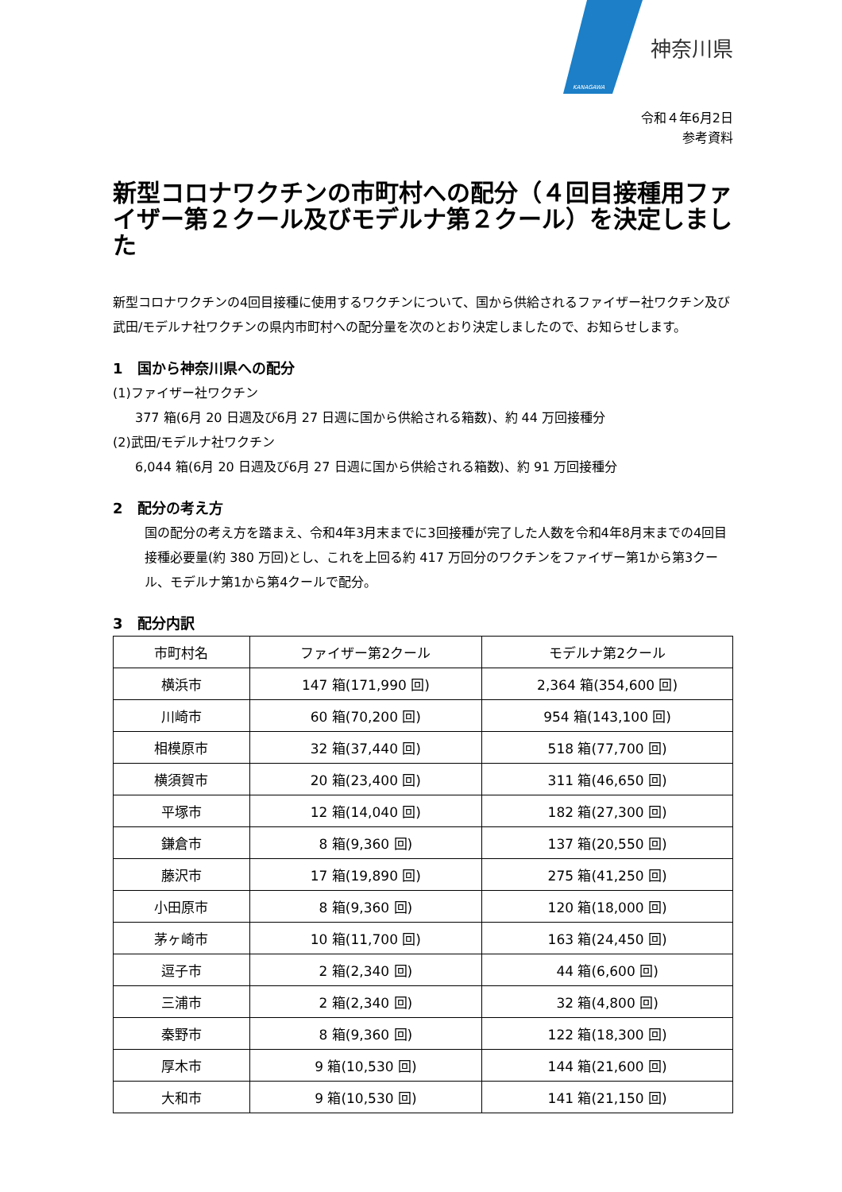KANAGAWA
神奈川県
令和４年6月2日
参考資料
新型コロナワクチンの市町村への配分（４回目接種用ファイザー第２クール及びモデルナ第２クール）を決定しました
新型コロナワクチンの4回目接種に使用するワクチンについて、国から供給されるファイザー社ワクチン及び武田/モデルナ社ワクチンの県内市町村への配分量を次のとおり決定しましたので、お知らせします。
1　国から神奈川県への配分
(1)ファイザー社ワクチン
377 箱(6月 20 日週及び6月 27 日週に国から供給される箱数)、約 44 万回接種分
(2)武田/モデルナ社ワクチン
6,044 箱(6月 20 日週及び6月 27 日週に国から供給される箱数)、約 91 万回接種分
2　配分の考え方
国の配分の考え方を踏まえ、令和4年3月末までに3回接種が完了した人数を令和4年8月末までの4回目接種必要量(約 380 万回)とし、これを上回る約 417 万回分のワクチンをファイザー第1から第3クール、モデルナ第1から第4クールで配分。
3　配分内訳
| 市町村名 | ファイザー第2クール | モデルナ第2クール |
| --- | --- | --- |
| 横浜市 | 147 箱(171,990 回) | 2,364 箱(354,600 回) |
| 川崎市 | 60 箱(70,200 回) | 954 箱(143,100 回) |
| 相模原市 | 32 箱(37,440 回) | 518 箱(77,700 回) |
| 横須賀市 | 20 箱(23,400 回) | 311 箱(46,650 回) |
| 平塚市 | 12 箱(14,040 回) | 182 箱(27,300 回) |
| 鎌倉市 | 8 箱(9,360 回) | 137 箱(20,550 回) |
| 藤沢市 | 17 箱(19,890 回) | 275 箱(41,250 回) |
| 小田原市 | 8 箱(9,360 回) | 120 箱(18,000 回) |
| 茅ヶ崎市 | 10 箱(11,700 回) | 163 箱(24,450 回) |
| 逗子市 | 2 箱(2,340 回) | 44 箱(6,600 回) |
| 三浦市 | 2 箱(2,340 回) | 32 箱(4,800 回) |
| 秦野市 | 8 箱(9,360 回) | 122 箱(18,300 回) |
| 厚木市 | 9 箱(10,530 回) | 144 箱(21,600 回) |
| 大和市 | 9 箱(10,530 回) | 141 箱(21,150 回) |